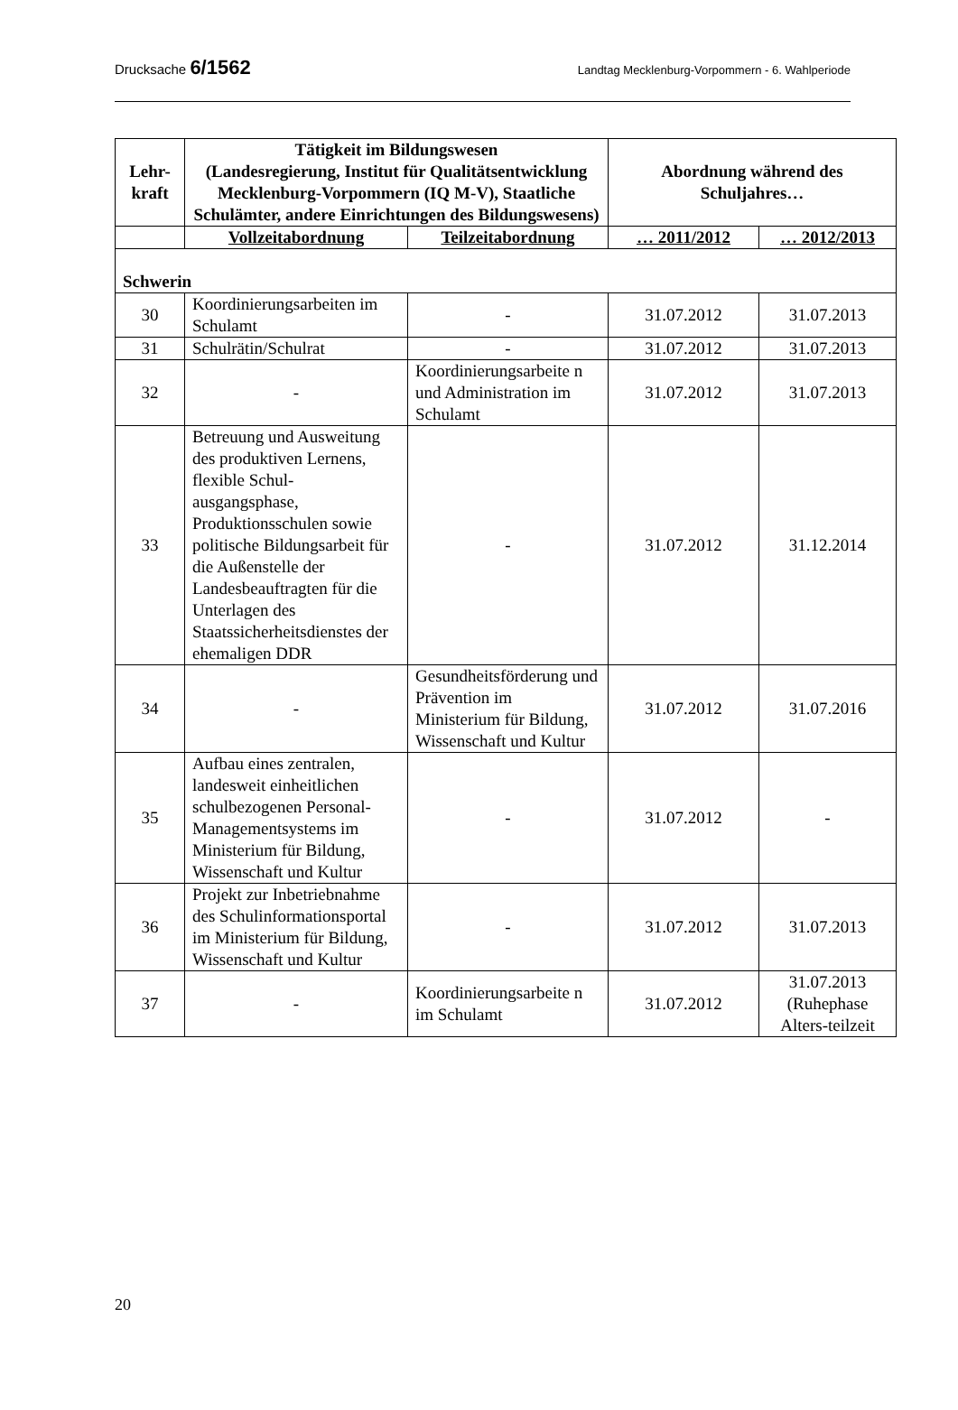Drucksache 6/1562 Landtag Mecklenburg-Vorpommern - 6. Wahlperiode
| Lehr- kraft | Tätigkeit im Bildungswesen (Landesregierung, Institut für Qualitätsentwicklung Mecklenburg-Vorpommern (IQ M-V), Staatliche Schulämter, andere Einrichtungen des Bildungswesens) | | Abordnung während des Schuljahres… | |
| --- | --- | --- | --- | --- |
| | Vollzeitabordnung | Teilzeitabordnung | … 2011/2012 | … 2012/2013 |
| Schwerin | | | | |
| 30 | Koordinierungsarbeiten im Schulamt | - | 31.07.2012 | 31.07.2013 |
| 31 | Schulrätin/Schulrat | - | 31.07.2012 | 31.07.2013 |
| 32 | - | Koordinierungsarbeite n und Administration im Schulamt | 31.07.2012 | 31.07.2013 |
| 33 | Betreuung und Ausweitung des produktiven Lernens, flexible Schul-ausgangsphase, Produktionsschulen sowie politische Bildungsarbeit für die Außenstelle der Landesbeauftragten für die Unterlagen des Staatssicherheitsdienstes der ehemaligen DDR | - | 31.07.2012 | 31.12.2014 |
| 34 | - | Gesundheitsförderung und Prävention im Ministerium für Bildung, Wissenschaft und Kultur | 31.07.2012 | 31.07.2016 |
| 35 | Aufbau eines zentralen, landesweit einheitlichen schulbezogenen Personal-Managementsystems im Ministerium für Bildung, Wissenschaft und Kultur | - | 31.07.2012 | - |
| 36 | Projekt zur Inbetriebnahme des Schulinformationsportal im Ministerium für Bildung, Wissenschaft und Kultur | - | 31.07.2012 | 31.07.2013 |
| 37 | - | Koordinierungsarbeite n im Schulamt | 31.07.2012 | 31.07.2013 (Ruhephase Alters-teilzeit |
20